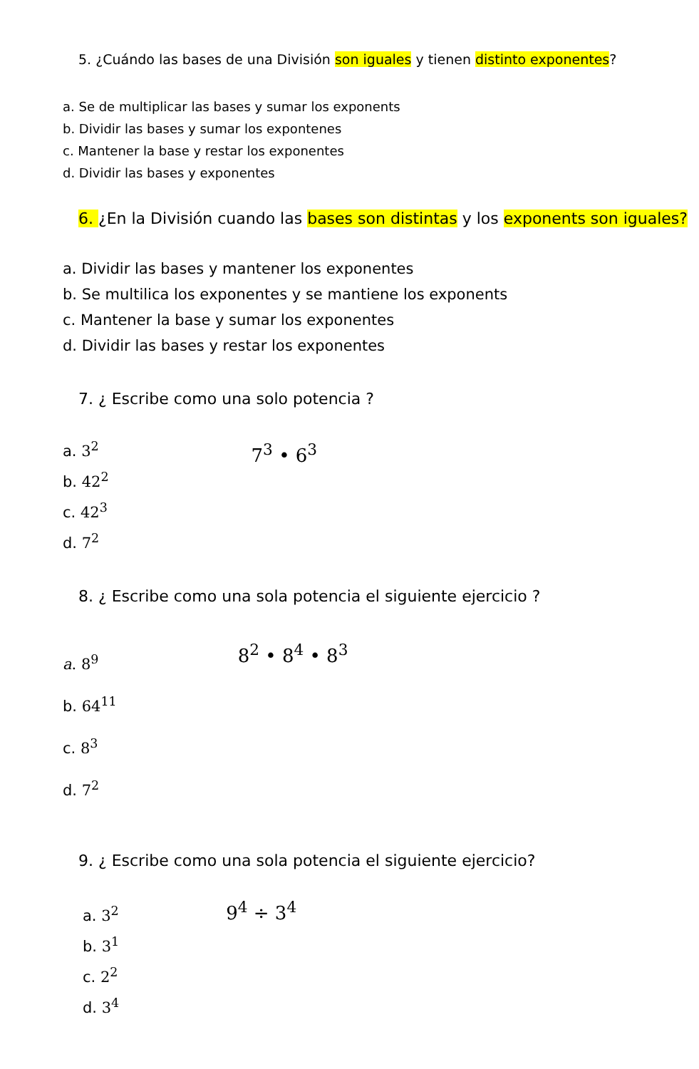5. ¿Cuándo las bases de una División son iguales y tienen distinto exponentes?
a. Se de multiplicar las bases y sumar los exponents
b. Dividir las bases y sumar los expontenes
c. Mantener la base y restar los exponentes
d. Dividir las bases y exponentes
6. ¿En la División cuando las bases son distintas y los exponents son iguales?
a. Dividir las bases y mantener los exponentes
b. Se multilica los exponentes y se mantiene los exponents
c. Mantener la base y sumar los exponentes
d. Dividir las bases y restar los exponentes
7. ¿ Escribe como una solo potencia ?
a. 3<sup>2</sup>
b. 42<sup>2</sup>
c. 42<sup>3</sup>
d. 7<sup>2</sup>
7<sup>3</sup> • 6<sup>3</sup>
8. ¿ Escribe como una sola potencia el siguiente ejercicio ?
a. 8<sup>9</sup>
b. 64<sup>11</sup>
c. 8<sup>3</sup>
d. 7<sup>2</sup>
8<sup>2</sup> • 8<sup>4</sup> • 8<sup>3</sup>
9. ¿ Escribe como una sola potencia el siguiente ejercicio?
a. 3<sup>2</sup>
b. 3<sup>1</sup>
c. 2<sup>2</sup>
d. 3<sup>4</sup>
9<sup>4</sup> ÷ 3<sup>4</sup>